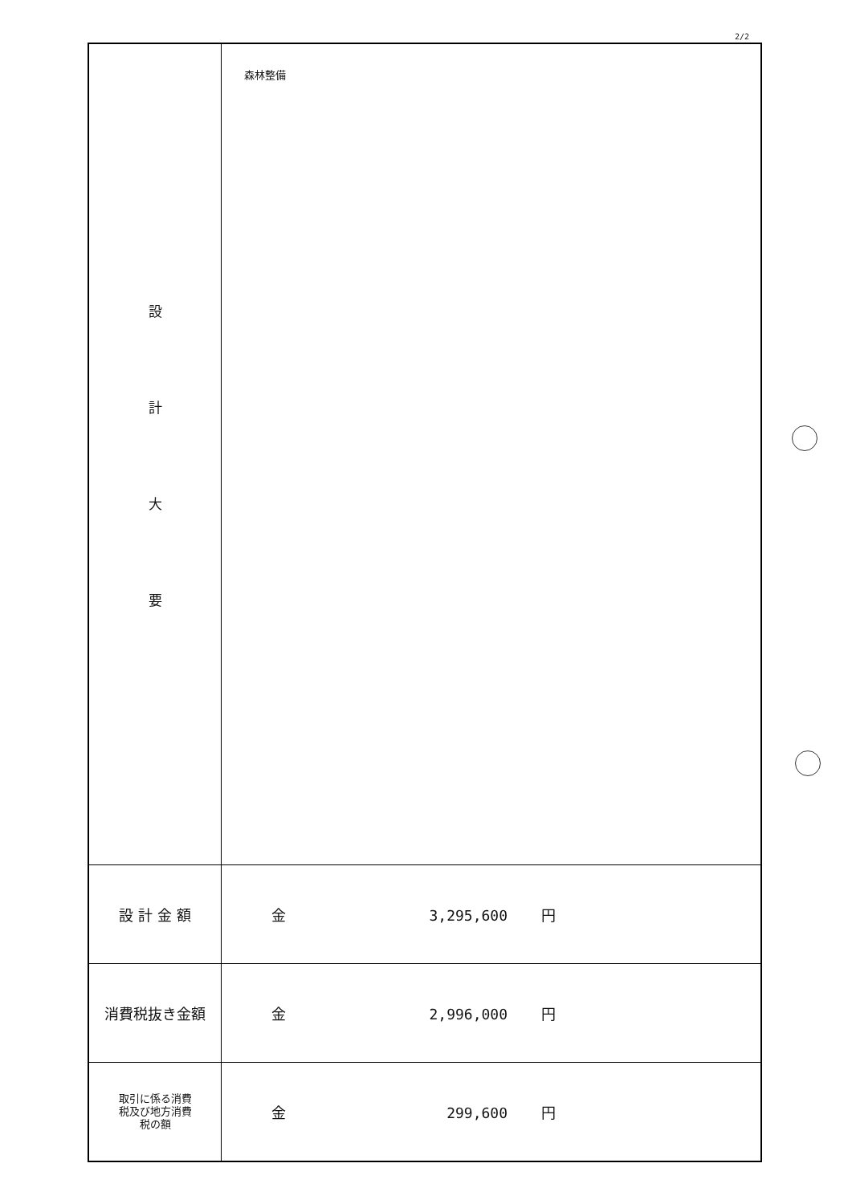2/2
| 設 計 大 要 | 森林整備 |
| 設 計 金 額 | 金 3,295,600 円 |
| 消費税抜き金額 | 金 2,996,000 円 |
| 取引に係る消費 税及び地方消費 税の額 | 金 299,600 円 |